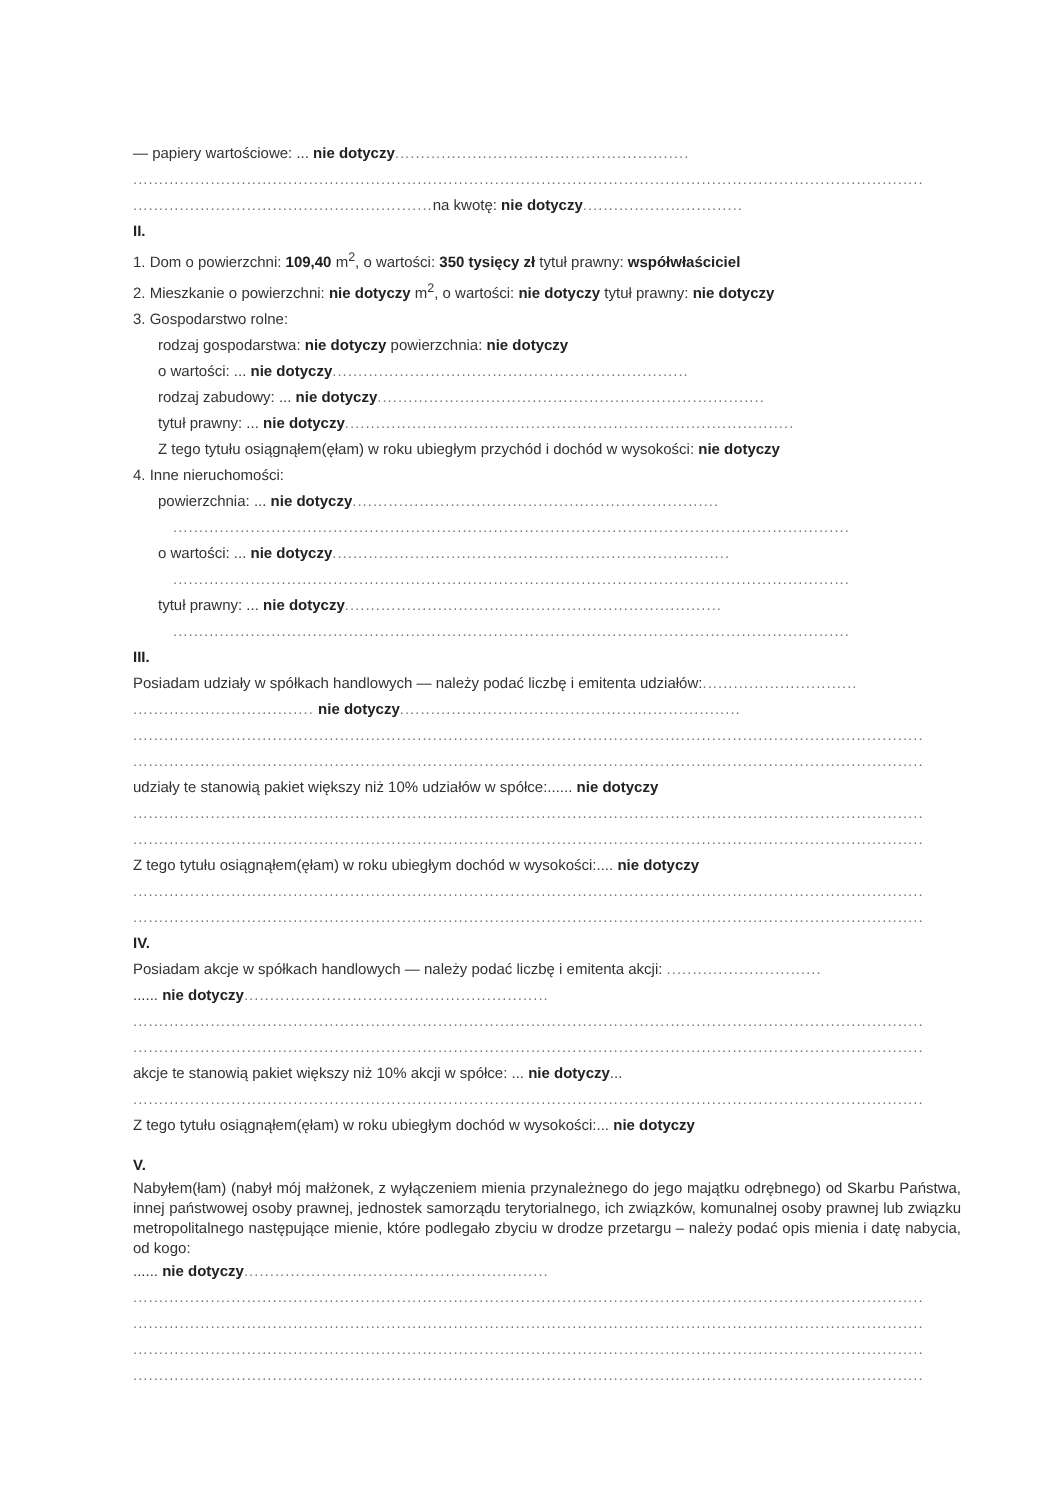— papiery wartościowe: ... nie dotyczy.........................................................
.........................................................................................................................................................
.......................................................... na kwotę: nie dotyczy...............................
II.
1. Dom o powierzchni: 109,40 m<sup>2</sup>, o wartości: 350 tysięcy zł tytuł prawny: współwłaściciel
2. Mieszkanie o powierzchni: nie dotyczy m<sup>2</sup>, o wartości: nie dotyczy tytuł prawny: nie dotyczy
3. Gospodarstwo rolne:
rodzaj gospodarstwa: nie dotyczy powierzchnia: nie dotyczy
o wartości: ... nie dotyczy.....................................................................
rodzaj zabudowy: ... nie dotyczy...........................................................................
tytuł prawny: ... nie dotyczy.......................................................................................
Z tego tytułu osiągnąłem(ęłam) w roku ubiegłym przychód i dochód w wysokości: nie dotyczy
4. Inne nieruchomości:
powierzchnia: ... nie dotyczy.......................................................................
...................................................................................................................................
o wartości: ... nie dotyczy.............................................................................
...................................................................................................................................
tytuł prawny: ... nie dotyczy.........................................................................
...................................................................................................................................
III.
Posiadam udziały w spółkach handlowych — należy podać liczbę i emitenta udziałów:..............................
................................... nie dotyczy..................................................................
.........................................................................................................................................................
.........................................................................................................................................................
udziały te stanowią pakiet większy niż 10% udziałów w spółce:...... nie dotyczy
.........................................................................................................................................................
.........................................................................................................................................................
Z tego tytułu osiągnąłem(ęłam) w roku ubiegłym dochód w wysokości:.... nie dotyczy
.........................................................................................................................................................
.........................................................................................................................................................
IV.
Posiadam akcje w spółkach handlowych — należy podać liczbę i emitenta akcji: ..............................
...... nie dotyczy...........................................................
.........................................................................................................................................................
.........................................................................................................................................................
akcje te stanowią pakiet większy niż 10% akcji w spółce: ... nie dotyczy...
.........................................................................................................................................................
Z tego tytułu osiągnąłem(ęłam) w roku ubiegłym dochód w wysokości:... nie dotyczy
V.
Nabyłem(łam) (nabył mój małżonek, z wyłączeniem mienia przynależnego do jego majątku odrębnego) od Skarbu Państwa, innej państwowej osoby prawnej, jednostek samorządu terytorialnego, ich związków, komunalnej osoby prawnej lub związku metropolitalnego następujące mienie, które podlegało zbyciu w drodze przetargu – należy podać opis mienia i datę nabycia, od kogo:
...... nie dotyczy...........................................................
.........................................................................................................................................................
.........................................................................................................................................................
.........................................................................................................................................................
.........................................................................................................................................................